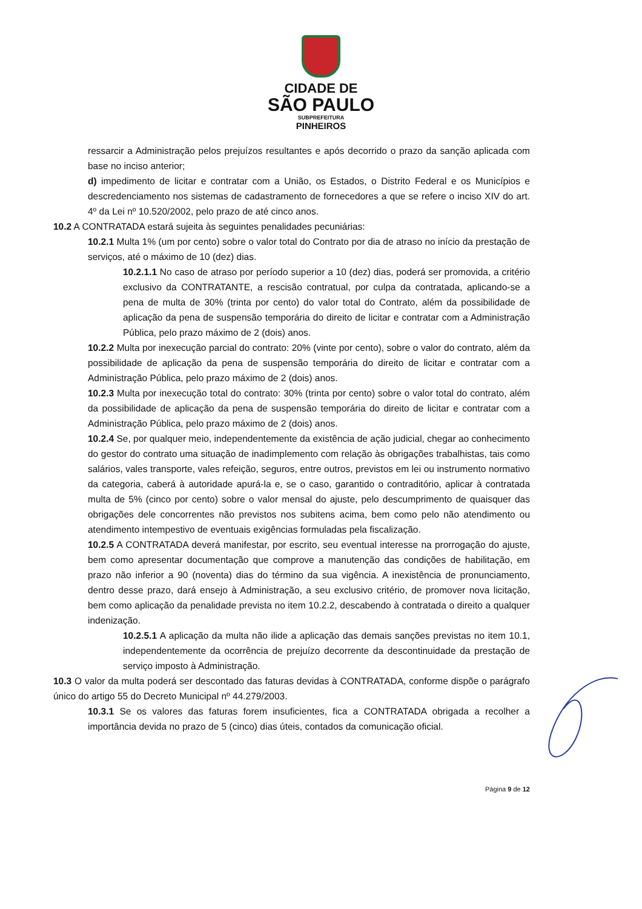CIDADE DE
SÃO PAULO
SUBPREFEITURA
PINHEIROS
ressarcir a Administração pelos prejuízos resultantes e após decorrido o prazo da sanção aplicada com base no inciso anterior;
d) impedimento de licitar e contratar com a União, os Estados, o Distrito Federal e os Municípios e descredenciamento nos sistemas de cadastramento de fornecedores a que se refere o inciso XIV do art. 4º da Lei nº 10.520/2002, pelo prazo de até cinco anos.
10.2 A CONTRATADA estará sujeita às seguintes penalidades pecuniárias:
10.2.1 Multa 1% (um por cento) sobre o valor total do Contrato por dia de atraso no início da prestação de serviços, até o máximo de 10 (dez) dias.
10.2.1.1 No caso de atraso por período superior a 10 (dez) dias, poderá ser promovida, a critério exclusivo da CONTRATANTE, a rescisão contratual, por culpa da contratada, aplicando-se a pena de multa de 30% (trinta por cento) do valor total do Contrato, além da possibilidade de aplicação da pena de suspensão temporária do direito de licitar e contratar com a Administração Pública, pelo prazo máximo de 2 (dois) anos.
10.2.2 Multa por inexecução parcial do contrato: 20% (vinte por cento), sobre o valor do contrato, além da possibilidade de aplicação da pena de suspensão temporária do direito de licitar e contratar com a Administração Pública, pelo prazo máximo de 2 (dois) anos.
10.2.3 Multa por inexecução total do contrato: 30% (trinta por cento) sobre o valor total do contrato, além da possibilidade de aplicação da pena de suspensão temporária do direito de licitar e contratar com a Administração Pública, pelo prazo máximo de 2 (dois) anos.
10.2.4 Se, por qualquer meio, independentemente da existência de ação judicial, chegar ao conhecimento do gestor do contrato uma situação de inadimplemento com relação às obrigações trabalhistas, tais como salários, vales transporte, vales refeição, seguros, entre outros, previstos em lei ou instrumento normativo da categoria, caberá à autoridade apurá-la e, se o caso, garantido o contraditório, aplicar à contratada multa de 5% (cinco por cento) sobre o valor mensal do ajuste, pelo descumprimento de quaisquer das obrigações dele concorrentes não previstos nos subitens acima, bem como pelo não atendimento ou atendimento intempestivo de eventuais exigências formuladas pela fiscalização.
10.2.5 A CONTRATADA deverá manifestar, por escrito, seu eventual interesse na prorrogação do ajuste, bem como apresentar documentação que comprove a manutenção das condições de habilitação, em prazo não inferior a 90 (noventa) dias do término da sua vigência. A inexistência de pronunciamento, dentro desse prazo, dará ensejo à Administração, a seu exclusivo critério, de promover nova licitação, bem como aplicação da penalidade prevista no item 10.2.2, descabendo à contratada o direito a qualquer indenização.
10.2.5.1 A aplicação da multa não ilide a aplicação das demais sanções previstas no item 10.1, independentemente da ocorrência de prejuízo decorrente da descontinuidade da prestação de serviço imposto à Administração.
10.3 O valor da multa poderá ser descontado das faturas devidas à CONTRATADA, conforme dispõe o parágrafo único do artigo 55 do Decreto Municipal nº 44.279/2003.
10.3.1 Se os valores das faturas forem insuficientes, fica a CONTRATADA obrigada a recolher a importância devida no prazo de 5 (cinco) dias úteis, contados da comunicação oficial.
Página 9 de 12